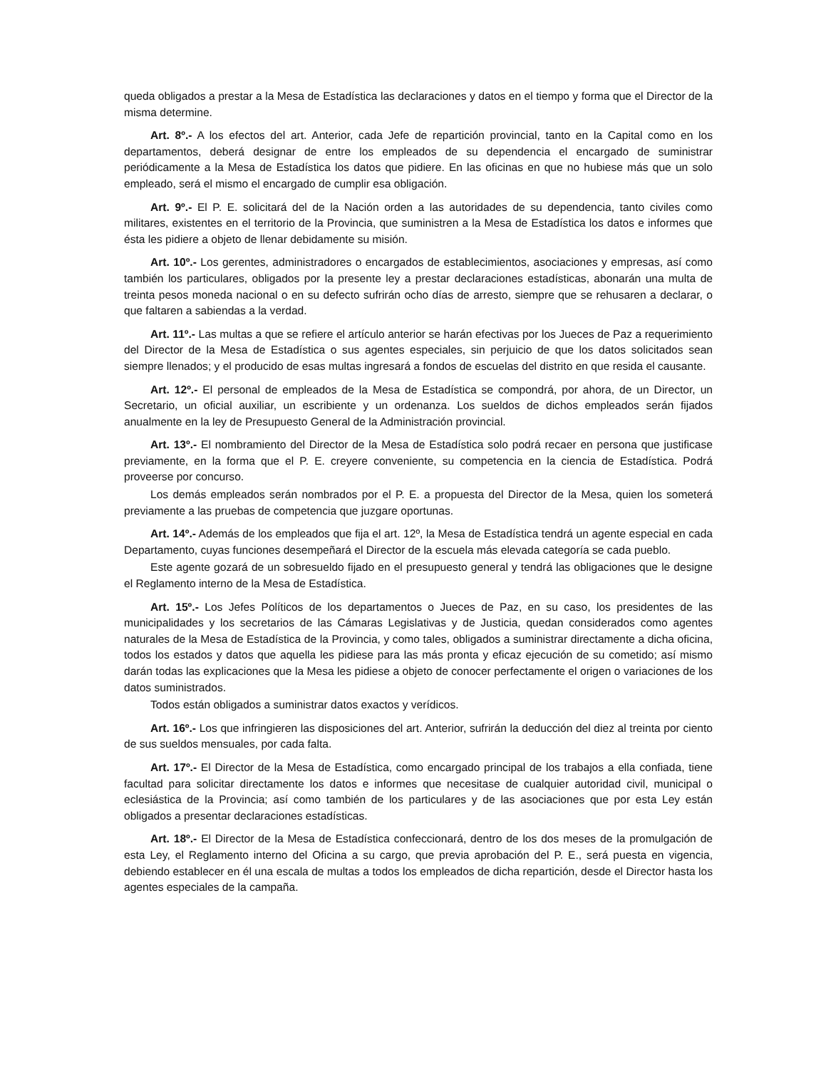queda obligados a prestar a la Mesa de Estadística las declaraciones y datos en el tiempo y forma que el Director de la misma determine.
Art. 8º.- A los efectos del art. Anterior, cada Jefe de repartición provincial, tanto en la Capital como en los departamentos, deberá designar de entre los empleados de su dependencia el encargado de suministrar periódicamente a la Mesa de Estadística los datos que pidiere. En las oficinas en que no hubiese más que un solo empleado, será el mismo el encargado de cumplir esa obligación.
Art. 9º.- El P. E. solicitará del de la Nación orden a las autoridades de su dependencia, tanto civiles como militares, existentes en el territorio de la Provincia, que suministren a la Mesa de Estadística los datos e informes que ésta les pidiere a objeto de llenar debidamente su misión.
Art. 10º.- Los gerentes, administradores o encargados de establecimientos, asociaciones y empresas, así como también los particulares, obligados por la presente ley a prestar declaraciones estadísticas, abonarán una multa de treinta pesos moneda nacional o en su defecto sufrirán ocho días de arresto, siempre que se rehusaren a declarar, o que faltaren a sabiendas a la verdad.
Art. 11º.- Las multas a que se refiere el artículo anterior se harán efectivas por los Jueces de Paz a requerimiento del Director de la Mesa de Estadística o sus agentes especiales, sin perjuicio de que los datos solicitados sean siempre llenados; y el producido de esas multas ingresará a fondos de escuelas del distrito en que resida el causante.
Art. 12º.- El personal de empleados de la Mesa de Estadística se compondrá, por ahora, de un Director, un Secretario, un oficial auxiliar, un escribiente y un ordenanza. Los sueldos de dichos empleados serán fijados anualmente en la ley de Presupuesto General de la Administración provincial.
Art. 13º.- El nombramiento del Director de la Mesa de Estadística solo podrá recaer en persona que justificase previamente, en la forma que el P. E. creyere conveniente, su competencia en la ciencia de Estadística. Podrá proveerse por concurso.
Los demás empleados serán nombrados por el P. E. a propuesta del Director de la Mesa, quien los someterá previamente a las pruebas de competencia que juzgare oportunas.
Art. 14º.- Además de los empleados que fija el art. 12º, la Mesa de Estadística tendrá un agente especial en cada Departamento, cuyas funciones desempeñará el Director de la escuela más elevada categoría se cada pueblo.
Este agente gozará de un sobresueldo fijado en el presupuesto general y tendrá las obligaciones que le designe el Reglamento interno de la Mesa de Estadística.
Art. 15º.- Los Jefes Políticos de los departamentos o Jueces de Paz, en su caso, los presidentes de las municipalidades y los secretarios de las Cámaras Legislativas y de Justicia, quedan considerados como agentes naturales de la Mesa de Estadística de la Provincia, y como tales, obligados a suministrar directamente a dicha oficina, todos los estados y datos que aquella les pidiese para las más pronta y eficaz ejecución de su cometido; así mismo darán todas las explicaciones que la Mesa les pidiese a objeto de conocer perfectamente el origen o variaciones de los datos suministrados.
Todos están obligados a suministrar datos exactos y verídicos.
Art. 16º.- Los que infringieren las disposiciones del art. Anterior, sufrirán la deducción del diez al treinta por ciento de sus sueldos mensuales, por cada falta.
Art. 17º.- El Director de la Mesa de Estadística, como encargado principal de los trabajos a ella confiada, tiene facultad para solicitar directamente los datos e informes que necesitase de cualquier autoridad civil, municipal o eclesiástica de la Provincia; así como también de los particulares y de las asociaciones que por esta Ley están obligados a presentar declaraciones estadísticas.
Art. 18º.- El Director de la Mesa de Estadística confeccionará, dentro de los dos meses de la promulgación de esta Ley, el Reglamento interno del Oficina a su cargo, que previa aprobación del P. E., será puesta en vigencia, debiendo establecer en él una escala de multas a todos los empleados de dicha repartición, desde el Director hasta los agentes especiales de la campaña.